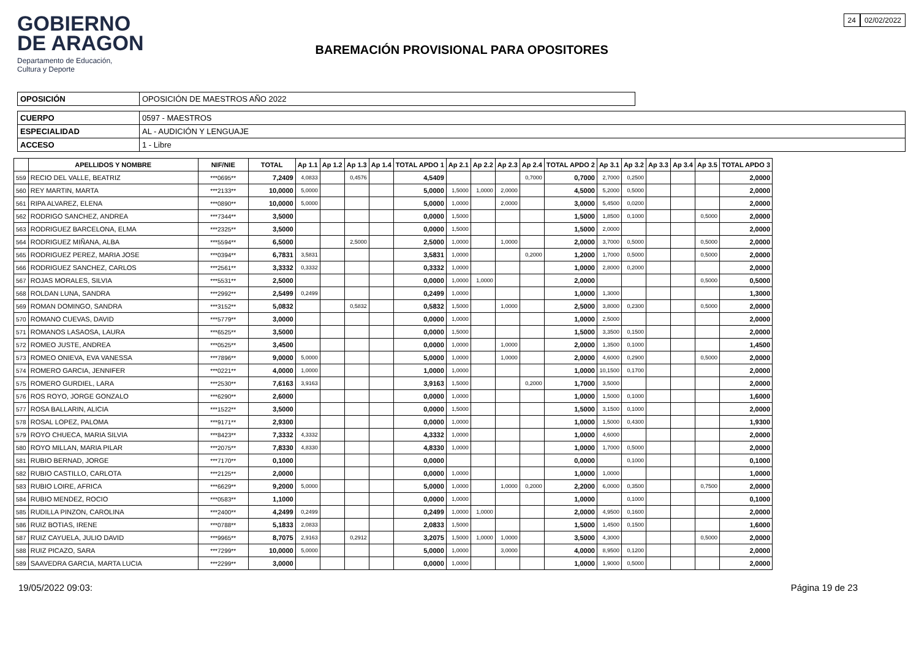GOBIERNO
DE ARAGON
Departamento de Educación,
Cultura y Deporte
BAREMACIÓN PROVISIONAL PARA OPOSITORES
24 02/02/2022
| OPOSICIÓN | OPOSICIÓN DE MAESTROS AÑO 2022 |
| CUERPO | 0597 - MAESTROS |
| ESPECIALIDAD | AL - AUDICIÓN Y LENGUAJE |
| ACCESO | 1 - Libre |
| | APELLIDOS Y NOMBRE | NIF/NIE | TOTAL | Ap 1.1 | Ap 1.2 | Ap 1.3 | Ap 1.4 | TOTAL APDO 1 | Ap 2.1 | Ap 2.2 | Ap 2.3 | Ap 2.4 | TOTAL APDO 2 | Ap 3.1 | Ap 3.2 | Ap 3.3 | Ap 3.4 | Ap 3.5 | TOTAL APDO 3 |
| --- | --- | --- | --- | --- | --- | --- | --- | --- | --- | --- | --- | --- | --- | --- | --- | --- | --- | --- | --- |
| 559 | RECIO DEL VALLE, BEATRIZ | ***0695** | 7,2409 | 4,0833 | | 0,4576 | | 4,5409 | | | | 0,7000 | 0,7000 | 2,7000 | 0,2500 | | | | 2,0000 |
| 560 | REY MARTIN, MARTA | ***2133** | 10,0000 | 5,0000 | | | | 5,0000 | 1,5000 | 1,0000 | 2,0000 | | 4,5000 | 5,2000 | 0,5000 | | | | 2,0000 |
| 561 | RIPA ALVAREZ, ELENA | ***0890** | 10,0000 | 5,0000 | | | | 5,0000 | 1,0000 | | 2,0000 | | 3,0000 | 5,4500 | 0,0200 | | | | 2,0000 |
| 562 | RODRIGO SANCHEZ, ANDREA | ***7344** | 3,5000 | | | | | 0,0000 | 1,5000 | | | | 1,5000 | 1,8500 | 0,1000 | | | 0,5000 | 2,0000 |
| 563 | RODRIGUEZ BARCELONA, ELMA | ***2325** | 3,5000 | | | | | 0,0000 | 1,5000 | | | | 1,5000 | 2,0000 | | | | | 2,0000 |
| 564 | RODRIGUEZ MIÑANA, ALBA | ***5594** | 6,5000 | | | 2,5000 | | 2,5000 | 1,0000 | | 1,0000 | | 2,0000 | 3,7000 | 0,5000 | | | 0,5000 | 2,0000 |
| 565 | RODRIGUEZ PEREZ, MARIA JOSE | ***0394** | 6,7831 | 3,5831 | | | | 3,5831 | 1,0000 | | | 0,2000 | 1,2000 | 1,7000 | 0,5000 | | | 0,5000 | 2,0000 |
| 566 | RODRIGUEZ SANCHEZ, CARLOS | ***2561** | 3,3332 | 0,3332 | | | | 0,3332 | 1,0000 | | | | 1,0000 | 2,8000 | 0,2000 | | | | 2,0000 |
| 567 | ROJAS MORALES, SILVIA | ***5531** | 2,5000 | | | | | 0,0000 | 1,0000 | 1,0000 | | | 2,0000 | | | | | 0,5000 | 0,5000 |
| 568 | ROLDAN LUNA, SANDRA | ***2992** | 2,5499 | 0,2499 | | | | 0,2499 | 1,0000 | | | | 1,0000 | 1,3000 | | | | | 1,3000 |
| 569 | ROMAN DOMINGO, SANDRA | ***3152** | 5,0832 | | | 0,5832 | | 0,5832 | 1,5000 | | 1,0000 | | 2,5000 | 3,8000 | 0,2300 | | | 0,5000 | 2,0000 |
| 570 | ROMANO CUEVAS, DAVID | ***5779** | 3,0000 | | | | | 0,0000 | 1,0000 | | | | 1,0000 | 2,5000 | | | | | 2,0000 |
| 571 | ROMANOS LASAOSA, LAURA | ***6525** | 3,5000 | | | | | 0,0000 | 1,5000 | | | | 1,5000 | 3,3500 | 0,1500 | | | | 2,0000 |
| 572 | ROMEO JUSTE, ANDREA | ***0525** | 3,4500 | | | | | 0,0000 | 1,0000 | | 1,0000 | | 2,0000 | 1,3500 | 0,1000 | | | | 1,4500 |
| 573 | ROMEO ONIEVA, EVA VANESSA | ***7896** | 9,0000 | 5,0000 | | | | 5,0000 | 1,0000 | | 1,0000 | | 2,0000 | 4,6000 | 0,2900 | | | 0,5000 | 2,0000 |
| 574 | ROMERO GARCIA, JENNIFER | ***0221** | 4,0000 | 1,0000 | | | | 1,0000 | 1,0000 | | | | 1,0000 | 10,1500 | 0,1700 | | | | 2,0000 |
| 575 | ROMERO GURDIEL, LARA | ***2530** | 7,6163 | 3,9163 | | | | 3,9163 | 1,5000 | | | 0,2000 | 1,7000 | 3,5000 | | | | | 2,0000 |
| 576 | ROS ROYO, JORGE GONZALO | ***6290** | 2,6000 | | | | | 0,0000 | 1,0000 | | | | 1,0000 | 1,5000 | 0,1000 | | | | 1,6000 |
| 577 | ROSA BALLARIN, ALICIA | ***1522** | 3,5000 | | | | | 0,0000 | 1,5000 | | | | 1,5000 | 3,1500 | 0,1000 | | | | 2,0000 |
| 578 | ROSAL LOPEZ, PALOMA | ***9171** | 2,9300 | | | | | 0,0000 | 1,0000 | | | | 1,0000 | 1,5000 | 0,4300 | | | | 1,9300 |
| 579 | ROYO CHUECA, MARIA SILVIA | ***8423** | 7,3332 | 4,3332 | | | | 4,3332 | 1,0000 | | | | 1,0000 | 4,6000 | | | | | 2,0000 |
| 580 | ROYO MILLAN, MARIA PILAR | ***2075** | 7,8330 | 4,8330 | | | | 4,8330 | 1,0000 | | | | 1,0000 | 1,7000 | 0,5000 | | | | 2,0000 |
| 581 | RUBIO BERNAD, JORGE | ***7170** | 0,1000 | | | | | 0,0000 | | | | | 0,0000 | | 0,1000 | | | | 0,1000 |
| 582 | RUBIO CASTILLO, CARLOTA | ***2125** | 2,0000 | | | | | 0,0000 | 1,0000 | | | | 1,0000 | 1,0000 | | | | | 1,0000 |
| 583 | RUBIO LOIRE, AFRICA | ***6629** | 9,2000 | 5,0000 | | | | 5,0000 | 1,0000 | | 1,0000 | 0,2000 | 2,2000 | 6,0000 | 0,3500 | | | 0,7500 | 2,0000 |
| 584 | RUBIO MENDEZ, ROCIO | ***0583** | 1,1000 | | | | | 0,0000 | 1,0000 | | | | 1,0000 | | 0,1000 | | | | 0,1000 |
| 585 | RUDILLA PINZON, CAROLINA | ***2400** | 4,2499 | 0,2499 | | | | 0,2499 | 1,0000 | 1,0000 | | | 2,0000 | 4,9500 | 0,1600 | | | | 2,0000 |
| 586 | RUIZ BOTIAS, IRENE | ***0788** | 5,1833 | 2,0833 | | | | 2,0833 | 1,5000 | | | | 1,5000 | 1,4500 | 0,1500 | | | | 1,6000 |
| 587 | RUIZ CAYUELA, JULIO DAVID | ***9965** | 8,7075 | 2,9163 | | 0,2912 | | 3,2075 | 1,5000 | 1,0000 | 1,0000 | | 3,5000 | 4,3000 | | | | 0,5000 | 2,0000 |
| 588 | RUIZ PICAZO, SARA | ***7299** | 10,0000 | 5,0000 | | | | 5,0000 | 1,0000 | | 3,0000 | | 4,0000 | 8,9500 | 0,1200 | | | | 2,0000 |
| 589 | SAAVEDRA GARCIA, MARTA LUCIA | ***2299** | 3,0000 | | | | | 0,0000 | 1,0000 | | | | 1,0000 | 1,9000 | 0,5000 | | | | 2,0000 |
19/05/2022 09:03: Página 19 de 23